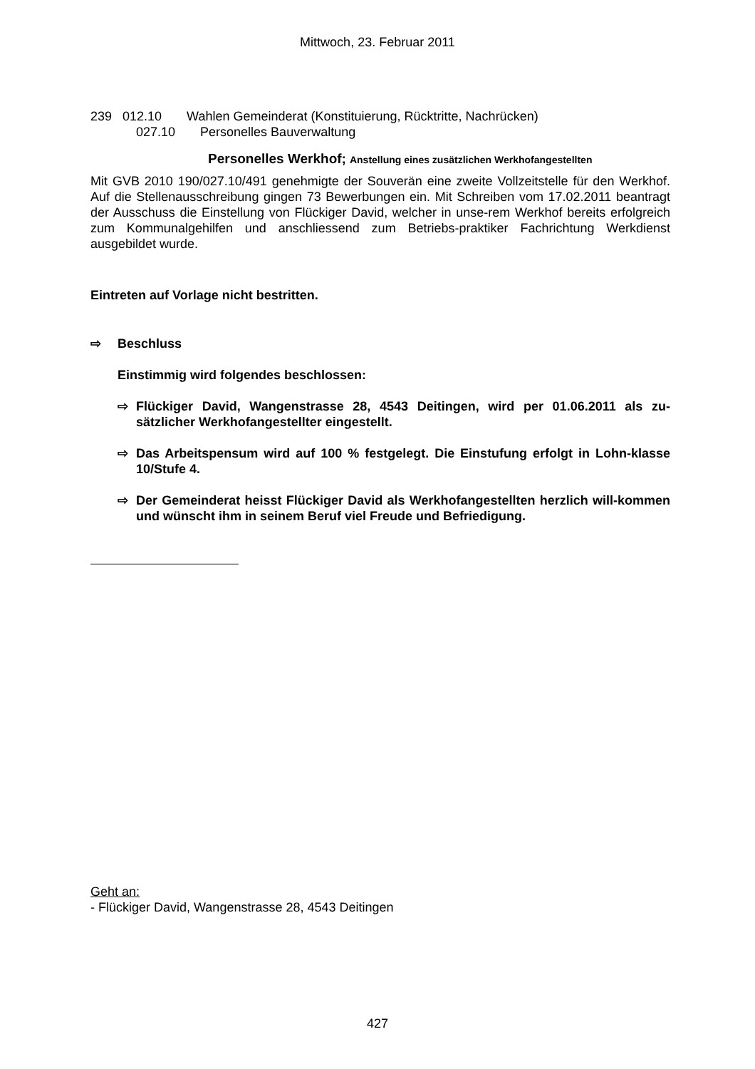Mittwoch, 23. Februar 2011
239 012.10 Wahlen Gemeinderat (Konstituierung, Rücktritte, Nachrücken)
027.10 Personelles Bauverwaltung
Personelles Werkhof; Anstellung eines zusätzlichen Werkhofangestellten
Mit GVB 2010 190/027.10/491 genehmigte der Souverän eine zweite Vollzeitstelle für den Werkhof. Auf die Stellenausschreibung gingen 73 Bewerbungen ein. Mit Schreiben vom 17.02.2011 beantragt der Ausschuss die Einstellung von Flückiger David, welcher in unse-rem Werkhof bereits erfolgreich zum Kommunalgehilfen und anschliessend zum Betriebs-praktiker Fachrichtung Werkdienst ausgebildet wurde.
Eintreten auf Vorlage nicht bestritten.
⇨ Beschluss
Einstimmig wird folgendes beschlossen:
⇨ Flückiger David, Wangenstrasse 28, 4543 Deitingen, wird per 01.06.2011 als zu-sätzlicher Werkhofangestellter eingestellt.
⇨ Das Arbeitspensum wird auf 100 % festgelegt. Die Einstufung erfolgt in Lohn-klasse 10/Stufe 4.
⇨ Der Gemeinderat heisst Flückiger David als Werkhofangestellten herzlich will-kommen und wünscht ihm in seinem Beruf viel Freude und Befriedigung.
Geht an:
- Flückiger David, Wangenstrasse 28, 4543 Deitingen
427